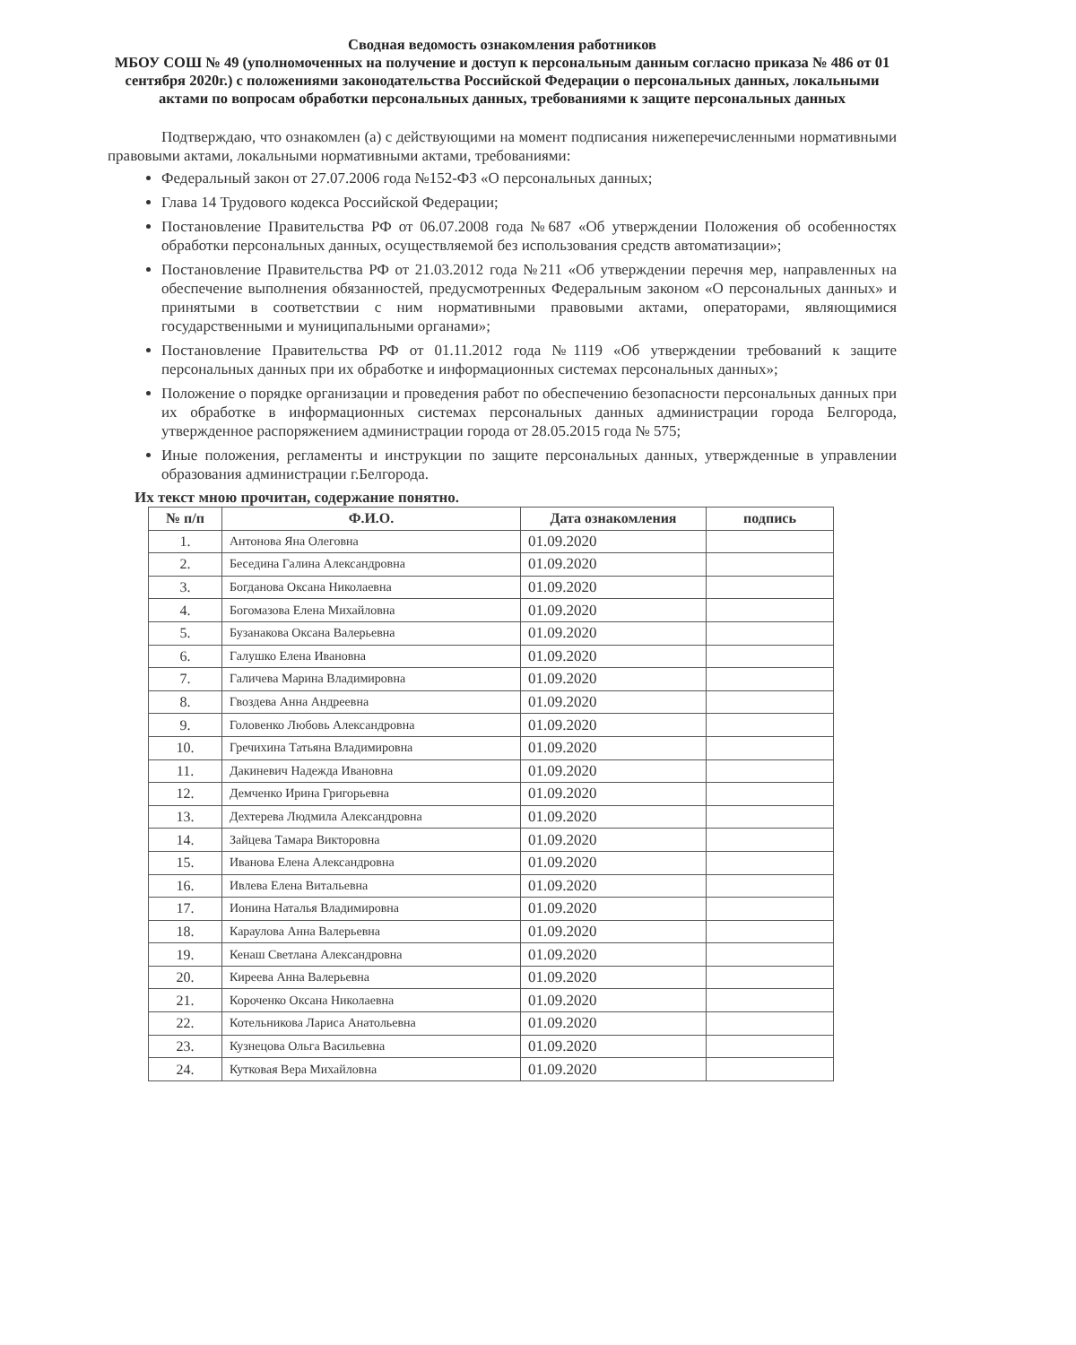Сводная ведомость ознакомления работников
МБОУ СОШ № 49 (уполномоченных на получение и доступ к персональным данным согласно приказа № 486 от 01 сентября 2020г.) с положениями законодательства Российской Федерации о персональных данных, локальными актами по вопросам обработки персональных данных, требованиями к защите персональных данных
Подтверждаю, что ознакомлен (а) с действующими на момент подписания нижеперечисленными нормативными правовыми актами, локальными нормативными актами, требованиями:
Федеральный закон от 27.07.2006 года №152-ФЗ «О персональных данных;
Глава 14 Трудового кодекса Российской Федерации;
Постановление Правительства РФ от 06.07.2008 года №687 «Об утверждении Положения об особенностях обработки персональных данных, осуществляемой без использования средств автоматизации»;
Постановление Правительства РФ от 21.03.2012 года №211 «Об утверждении перечня мер, направленных на обеспечение выполнения обязанностей, предусмотренных Федеральным законом «О персональных данных» и принятыми в соответствии с ним нормативными правовыми актами, операторами, являющимися государственными и муниципальными органами»;
Постановление Правительства РФ от 01.11.2012 года №1119 «Об утверждении требований к защите персональных данных при их обработке и информационных системах персональных данных»;
Положение о порядке организации и проведения работ по обеспечению безопасности персональных данных при их обработке в информационных системах персональных данных администрации города Белгорода, утвержденное распоряжением администрации города от 28.05.2015 года № 575;
Иные положения, регламенты и инструкции по защите персональных данных, утвержденные в управлении образования администрации г.Белгорода.
Их текст мною прочитан, содержание понятно.
| № п/п | Ф.И.О. | Дата ознакомления | подпись |
| --- | --- | --- | --- |
| 1. | Антонова Яна Олеговна | 01.09.2020 | |
| 2. | Беседина Галина Александровна | 01.09.2020 | |
| 3. | Богданова Оксана Николаевна | 01.09.2020 | |
| 4. | Богомазова Елена Михайловна | 01.09.2020 | |
| 5. | Бузанакова Оксана Валерьевна | 01.09.2020 | |
| 6. | Галушко Елена Ивановна | 01.09.2020 | |
| 7. | Галичева Марина Владимировна | 01.09.2020 | |
| 8. | Гвоздева Анна Андреевна | 01.09.2020 | |
| 9. | Головенко Любовь Александровна | 01.09.2020 | |
| 10. | Гречихина Татьяна Владимировна | 01.09.2020 | |
| 11. | Дакиневич Надежда Ивановна | 01.09.2020 | |
| 12. | Демченко Ирина Григорьевна | 01.09.2020 | |
| 13. | Дехтерева Людмила Александровна | 01.09.2020 | |
| 14. | Зайцева Тамара Викторовна | 01.09.2020 | |
| 15. | Иванова Елена Александровна | 01.09.2020 | |
| 16. | Ивлева Елена Витальевна | 01.09.2020 | |
| 17. | Ионина Наталья Владимировна | 01.09.2020 | |
| 18. | Караулова Анна Валерьевна | 01.09.2020 | |
| 19. | Кенаш Светлана Александровна | 01.09.2020 | |
| 20. | Киреева Анна Валерьевна | 01.09.2020 | |
| 21. | Короченко Оксана Николаевна | 01.09.2020 | |
| 22. | Котельникова Лариса Анатольевна | 01.09.2020 | |
| 23. | Кузнецова Ольга Васильевна | 01.09.2020 | |
| 24. | Кутковая Вера Михайловна | 01.09.2020 | |